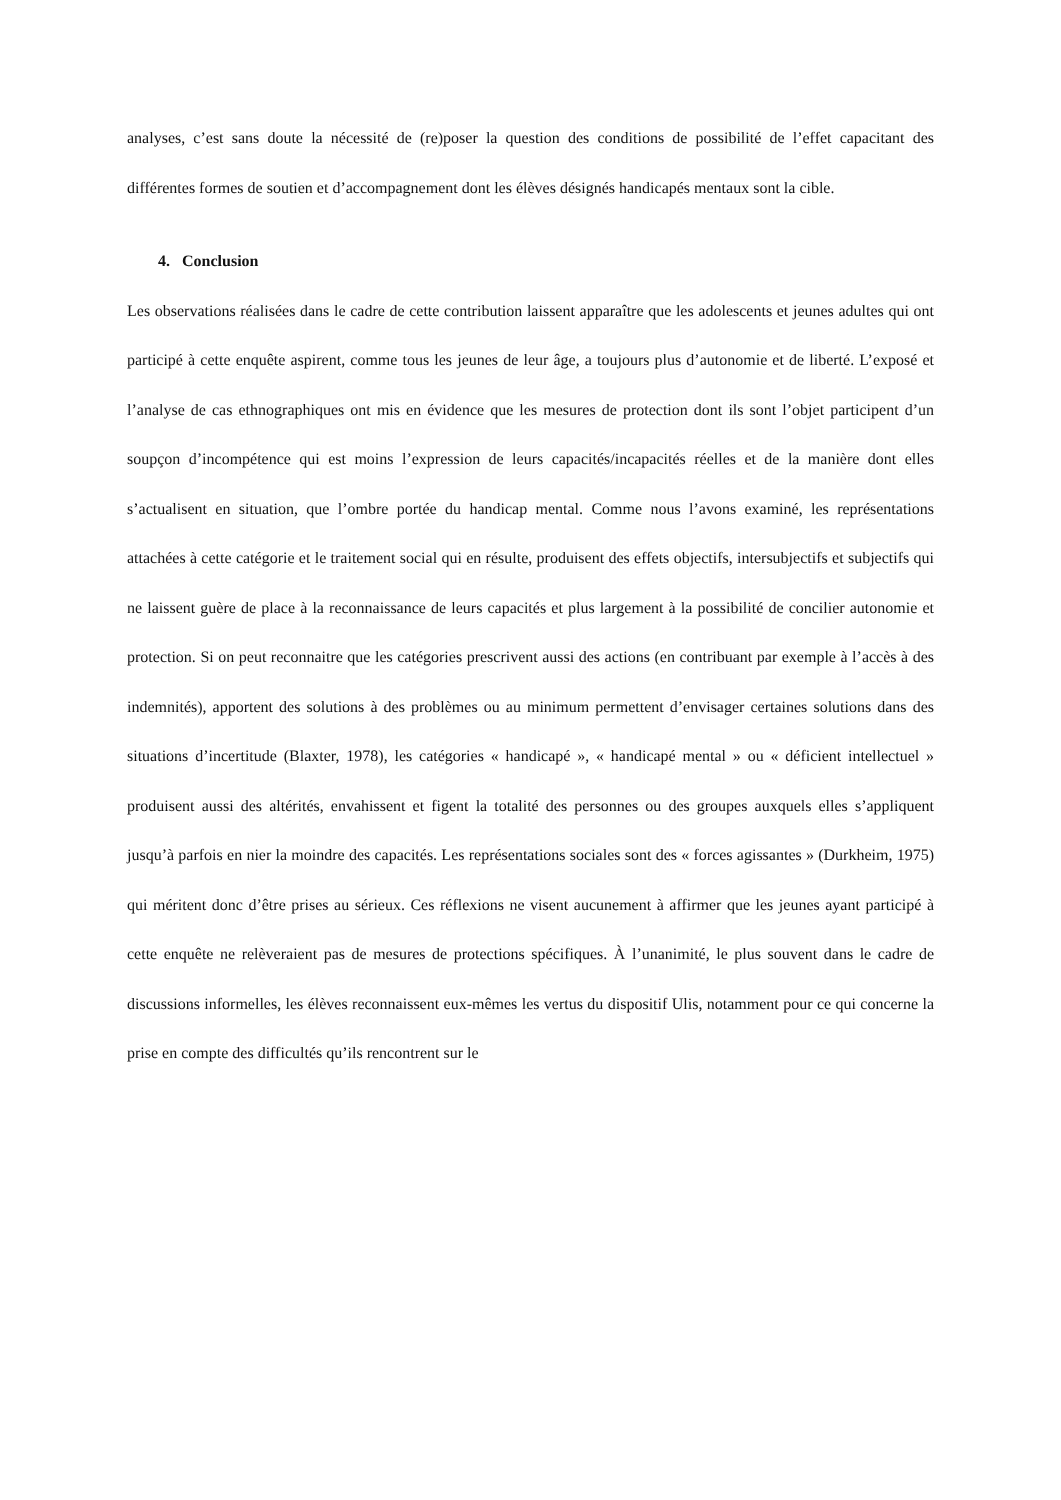analyses, c’est sans doute la nécessité de (re)poser la question des conditions de possibilité de l’effet capacitant des différentes formes de soutien et d’accompagnement dont les élèves désignés handicapés mentaux sont la cible.
4. Conclusion
Les observations réalisées dans le cadre de cette contribution laissent apparaître que les adolescents et jeunes adultes qui ont participé à cette enquête aspirent, comme tous les jeunes de leur âge, a toujours plus d’autonomie et de liberté. L’exposé et l’analyse de cas ethnographiques ont mis en évidence que les mesures de protection dont ils sont l’objet participent d’un soupçon d’incompétence qui est moins l’expression de leurs capacités/incapacités réelles et de la manière dont elles s’actualisent en situation, que l’ombre portée du handicap mental. Comme nous l’avons examiné, les représentations attachées à cette catégorie et le traitement social qui en résulte, produisent des effets objectifs, intersubjectifs et subjectifs qui ne laissent guère de place à la reconnaissance de leurs capacités et plus largement à la possibilité de concilier autonomie et protection. Si on peut reconnaitre que les catégories prescrivent aussi des actions (en contribuant par exemple à l’accès à des indemnités), apportent des solutions à des problèmes ou au minimum permettent d’envisager certaines solutions dans des situations d’incertitude (Blaxter, 1978), les catégories « handicapé », « handicapé mental » ou « déficient intellectuel » produisent aussi des altérités, envahissent et figent la totalité des personnes ou des groupes auxquels elles s’appliquent jusqu’à parfois en nier la moindre des capacités. Les représentations sociales sont des « forces agissantes » (Durkheim, 1975) qui méritent donc d’être prises au sérieux. Ces réflexions ne visent aucunement à affirmer que les jeunes ayant participé à cette enquête ne relèveraient pas de mesures de protections spécifiques. À l’unanimité, le plus souvent dans le cadre de discussions informelles, les élèves reconnaissent eux-mêmes les vertus du dispositif Ulis, notamment pour ce qui concerne la prise en compte des difficultés qu’ils rencontrent sur le